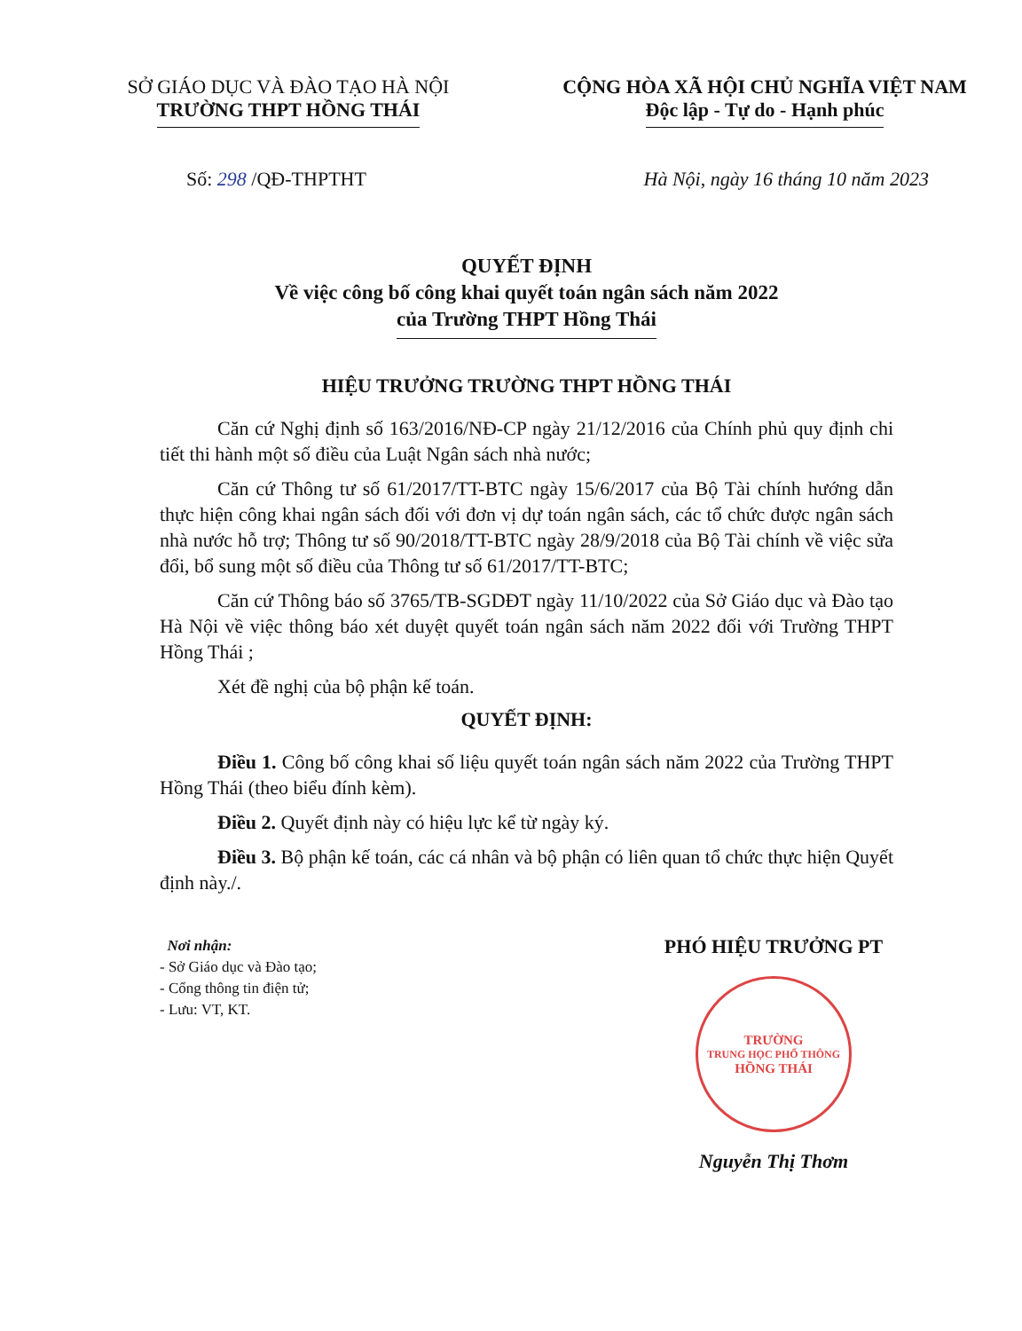SỞ GIÁO DỤC VÀ ĐÀO TẠO HÀ NỘI
TRƯỜNG THPT HỒNG THÁI
CỘNG HÒA XÃ HỘI CHỦ NGHĨA VIỆT NAM
Độc lập - Tự do - Hạnh phúc
Số: 298 /QĐ-THPTHT Hà Nội, ngày 16 tháng 10 năm 2023
QUYẾT ĐỊNH
Về việc công bố công khai quyết toán ngân sách năm 2022
của Trường THPT Hồng Thái
HIỆU TRƯỞNG TRƯỜNG THPT HỒNG THÁI
Căn cứ Nghị định số 163/2016/NĐ-CP ngày 21/12/2016 của Chính phủ quy định chi tiết thi hành một số điều của Luật Ngân sách nhà nước;
Căn cứ Thông tư số 61/2017/TT-BTC ngày 15/6/2017 của Bộ Tài chính hướng dẫn thực hiện công khai ngân sách đối với đơn vị dự toán ngân sách, các tổ chức được ngân sách nhà nước hỗ trợ; Thông tư số 90/2018/TT-BTC ngày 28/9/2018 của Bộ Tài chính về việc sửa đổi, bổ sung một số điều của Thông tư số 61/2017/TT-BTC;
Căn cứ Thông báo số 3765/TB-SGDĐT ngày 11/10/2022 của Sở Giáo dục và Đào tạo Hà Nội về việc thông báo xét duyệt quyết toán ngân sách năm 2022 đối với Trường THPT Hồng Thái ;
Xét đề nghị của bộ phận kế toán.
QUYẾT ĐỊNH:
Điều 1. Công bố công khai số liệu quyết toán ngân sách năm 2022 của Trường THPT Hồng Thái (theo biểu đính kèm).
Điều 2. Quyết định này có hiệu lực kể từ ngày ký.
Điều 3. Bộ phận kế toán, các cá nhân và bộ phận có liên quan tổ chức thực hiện Quyết định này./.
Nơi nhận:
- Sở Giáo dục và Đào tạo;
- Cổng thông tin điện tử;
- Lưu: VT, KT.
PHÓ HIỆU TRƯỞNG PT
TRƯỜNG
TRUNG HỌC PHỔ THÔNG
HỒNG THÁI
Nguyễn Thị Thơm